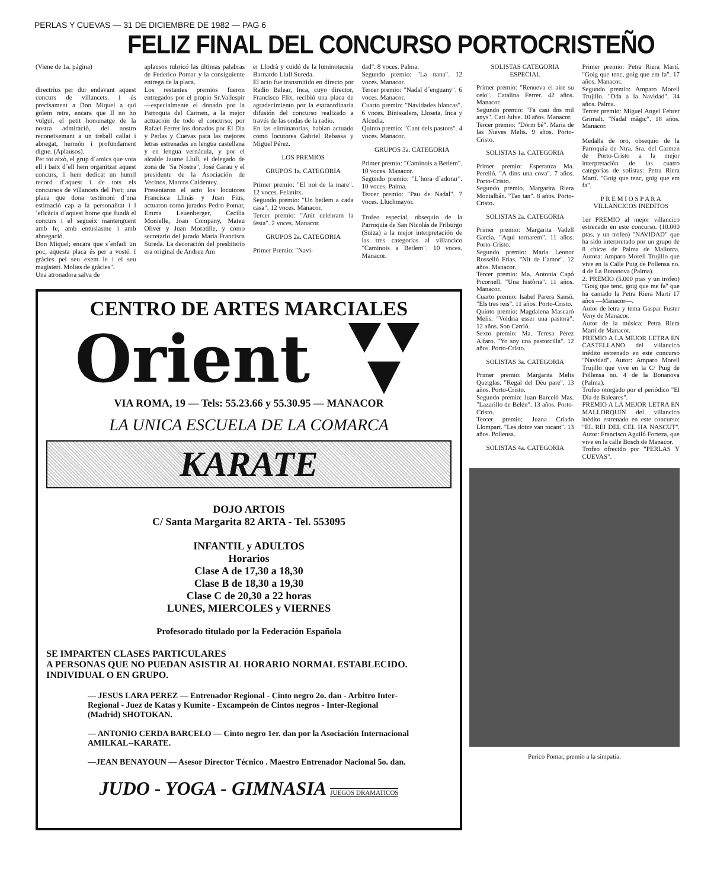PERLAS Y CUEVAS — 31 DE DICIEMBRE DE 1982 — PAG 6
FELIZ FINAL DEL CONCURSO PORTOCRISTEÑO
(Viene de 1a. página)
directrius per dur endavant aquest concurs de villancets. I és precisament a Don Miquel a qui golem retre, encara que Il no ho vulgui, el petit homenatge de la nostra admiració, del nostro reconeixemant a un treball callat i abnegat, hermón i profundament digne. (Aplausos).
Per tot això, el grup d´amics que vota ell i baix d´ell hem organitzat aquest concurs, li hem dedicat un humil record d´aquest i de tots els concursos de villancets del Port; una placa que dona testimoni d´una estimació cap a la personalitat i l´eficàcia d´aquest home que fundà el concurs i el segueix mantenguent amb fe, amb entusiasme i amb abnegació.
Don Miquel; encara que s´enfadi un poc, aquesta placa és per a vosté. I gràcies pel seu exem le i el seu magisteri. Moltes de gràcies".
Una atronadora salva de
aplausos rubricó las últimas palabras de Federico Pomar y la consiguiente entrega de la placa.
Los restantes premios fueron entregados por el propio Sr.Vallespir —especialmente el donado por la Parroquia del Carmen, a la mejor actuación de todo el concurso; por Rafael Ferrer los donados por El Dia y Perlas y Cuevas para las mejores letras estrenadas en lengua castellana y en lengua vernácula, y por el alcalde Jaume Llull, el delegado de zona de "Sa Nostra", José Garau y el presidente de la Asociación de Vecinos, Marcos Caldentey.
Presentaron el acto los locutores Francisca Llinás y Juan Fius, actuaron como jurados Pedro Pomar, Emma Leuenberger, Cecilia Monielle, Joan Company, Mateu Oliver y Juan Moratille, y como secretario del jurado Maria Francisca Sureda. La decoración del presbiterio era original de Andreu Am
er Llodrà y cuidó de la luminotecnia Barnardo Llull Sureda.
El acto fue transmitido en directo por Radio Balear, Inca, cuyo director, Francisco Flix, recibió una placa de agradecimiento por la extraordinaria difusión del concurso realizado a través de las ondas de la radio.
En las eliminatorias, habían actuado como locutores Gabriel Rebassa y Miguel Pérez.
LOS PREMIOS
GRUPOS 1a. CATEGORIA
Primer premio: "El noi de la mare". 12 voces. Felanitx.
Segundo premio: "Un betlem a cada casa". 12 voces. Manacor.
Tercer premio: "Anit celebram la festa". 2 voces. Manacor.
GRUPOS 2a. CATEGORIA
Primer Premio: "Navi-
dad". 8 voces. Palma.
Segundo premio: "La nana". 12 voces. Manacor.
Tercer premio: "Nadal d´enguany". 6 voces. Manacor.
Cuarto premio: "Navidades blancas". 6 voces. Binissalem, Lloseta, Inca y Alcudia.
Quinto premio: "Cant dels pastors". 4 voces. Manacor.
GRUPOS 3a. CATEGORIA
Primer premio: "Caminois a Betlem". 10 voces. Manacor.
Segundo premio: "L´hora d´adorar". 10 voces. Palma.
Tercer premio: "Pau de Nadal". 7 voces. Lluchmayor.
Trofeo especial, obsequio de la Parroquia de San Nicolás de Friburgo (Suiza) a la mejor interpretación de las tres categorías al villancico "Caminois a Betlem". 10 voces. Manacor.
CENTRO DE ARTES MARCIALES
Orient
VIA ROMA, 19 — Tels: 55.23.66 y 55.30.95 — MANACOR
LA UNICA ESCUELA DE LA COMARCA
KARATE
DOJO ARTOIS
C/ Santa Margarita 82 ARTA - Tel. 553095
INFANTIL y ADULTOS
Horarios
Clase A de 17,30 a 18,30
Clase B de 18,30 a 19,30
Clase C de 20,30 a 22 horas
LUNES, MIERCOLES y VIERNES
Profesorado titulado por la Federación Española
SE IMPARTEN CLASES PARTICULARES
A PERSONAS QUE NO PUEDAN ASISTIR AL HORARIO NORMAL ESTABLECIDO. INDIVIDUAL O EN GRUPO.
— JESUS LARA PEREZ — Entrenador Regional - Cinto negro 2o. dan - Arbitro Inter-Regional - Juez de Katas y Kumite - Excampeón de Cintos negros - Inter-Regional (Madrid) SHOTOKAN.
— ANTONIO CERDA BARCELO — Cinto negro 1er. dan por la Asociación Internacional AMILKAL--KARATE.
—JEAN BENAYOUN — Asesor Director Técnico . Maestro Entrenador Nacional 5o. dan.
JUDO - YOGA - GIMNASIA JUEGOS DRAMATICOS
SOLISTAS CATEGORIA ESPECIAL
Primer premio: "Renueva el aire su celo". Catalina Ferrer. 42 años. Manacor.
Segundo premio: "Fa casi dos mil anys". Cati Julve. 10 años. Manacor.
Tercer premio: "Dorm bé". Maria de las Nieves Melis. 9 años. Porto-Cristo.
SOLISTAS 1a. CATEGORIA
Primer premio: Esperanza Ma. Perelló. "A dins una cova". 7 años. Porto-Cristo.
Segundo premio. Margarita Riera Montalbán. "Tan tan". 8 años. Porto-Cristo.
SOLISTAS 2a. CATEGORIA
Primer premio: Margarita Vadell García. "Aquí tornarem". 11 años. Porto-Cristo.
Segundo premio: María Leonor Rosselló Frías. "Nit de l´amor". 12 años. Manacor.
Tercer premio: Ma. Antonia Capó Picornell. "Una història". 11 años. Manacor.
Cuarto premio: Isabel Parera Sansó. "Els tres reis". 11 años. Porto-Cristo.
Quinto premio: Magdalena Mascaró Melis. "Voldria esser una pastora". 12 años. Son Carrió.
Sexto premio: Ma. Teresa Pérez Alfaro. "Yo soy una pastorcilla". 12 años. Porto-Cristo.
SOLISTAS 3a. CATEGORIA
Primer premio: Margarita Melis Quetglas. "Regal del Déu pare". 13 años. Porto-Cristo.
Segundo premio: Juan Barceló Mas. "Lazarillo de Belén". 13 años. Porto-Cristo.
Tercer premio: Juana Criado Llompart. "Les dotze van tocant". 13 años. Pollensa.
SOLISTAS 4a. CATEGORIA
Primer premio: Petra Riera Martí. "Goig que tenc, goig que em fa". 17 años. Manacor.
Segundo premio: Amparo Morell Trujillo. "Oda a la Navidad". 34 años. Palma.
Tercer premio: Miguel Angel Febrer Grimalt. "Nadal màgic". 18 años. Manacor.
Medalla de oro, obsequio de la Parroquia de Ntra. Sra. del Carmen de Porto-Cristo a la mejor interpretación de las cuatro categorías de solistas: Petra Riera Martí. "Goig que tenc, goig que em fa".
P R E M I O S P A R A VILLANCICOS INEDITOS
1er PREMIO al mejor villancico estrenado en este concurso. (10.000 ptas. y un trofeo) "NAVIDAD" que ha sido interpretado por un grupo de 8 chicas de Palma de Mallorca. Autora: Amparo Morell Trujillo que vive en la Calle Puig de Pollensa no. 4 de La Bonanova (Palma).
2. PREMIO (5.000 ptas y un trofeo) "Goig que tenc, goig que me fa" que ha cantado la Petra Riera Marti 17 años —Manacor—.
Autor de letra y tema Gaspar Fuster Veny de Manacor.
Autor de la música: Petra Riera Martí de Manacor.
PREMIO A LA MEJOR LETRA EN CASTELLANO del villancico inédito estrenado en este concurso "Navidad". Autor: Amparo Morell Trujillo que vive en la C/ Puig de Pollensa no. 4 de la Bonanova (Palma).
Trofeo otorgado por el periódico "El Dia de Baleares".
PREMIO A LA MEJOR LETRA EN MALLORQUIN del villancico inédito estrenado en este concurso: "EL REI DEL CEL HA NASCUT''. Autor: Francisco Aguiló Forteza, que vive en la calle Bosch de Manacor.
Trofeo ofrecido por "PERLAS Y CUEVAS".
Perico Pomar, premio a la simpatía.